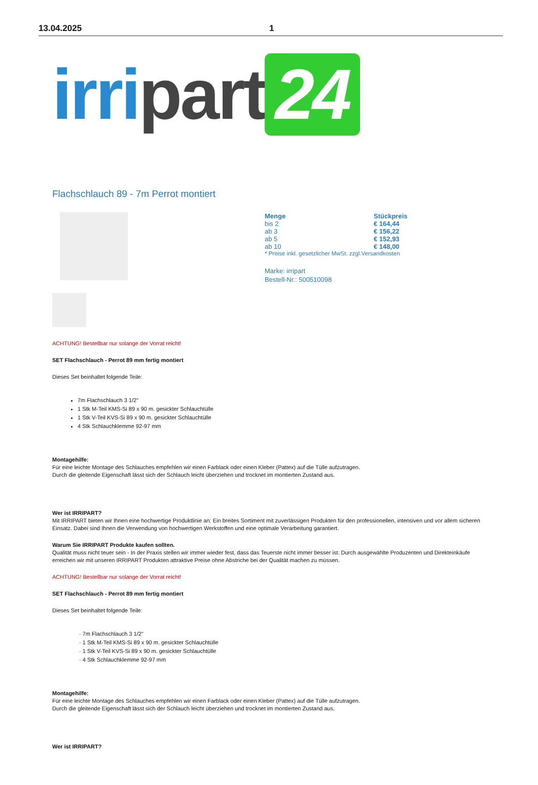13.04.2025 1
irri part 24
Flachschlauch 89 - 7m Perrot montiert
| Menge | Stückpreis |
| --- | --- |
| bis 2 | € 164,44 |
| ab 3 | € 156,22 |
| ab 5 | € 152,93 |
| ab 10 | € 148,00 |
| * Preise inkl. gesetzlicher MwSt. zzgl.Versandkosten | |
Marke: irripart
Bestell-Nr.: 500510098
ACHTUNG! Bestellbar nur solange der Vorrat reicht!
SET Flachschlauch - Perrot 89 mm fertig montiert
Dieses Set beinhaltet folgende Teile:
7m Flachschlauch 3 1/2"
1 Stk M-Teil KMS-Si 89 x 90 m. gesickter Schlauchtülle
1 Stk V-Teil KVS-Si 89 x 90 m. gesickter Schlauchtülle
4 Stk Schlauchklemme 92-97 mm
Montagehilfe:
Für eine leichte Montage des Schlauches empfehlen wir einen Farblack oder einen Kleber (Pattex) auf die Tülle aufzutragen.
Durch die gleitende Eigenschaft lässt sich der Schlauch leicht überziehen und trocknet im montierten Zustand aus.
Wer ist IRRIPART?
Mit IRRIPART bieten wir Ihnen eine hochwertige Produktlinie an: Ein breites Sortiment mit zuverlässigen Produkten für den professionellen, intensiven und vor allem sicheren Einsatz. Dabei sind Ihnen die Verwendung von hochwertigen Werkstoffen und eine optimale Verarbeitung garantiert.
Warum Sie IRRIPART Produkte kaufen sollten.
Qualität muss nicht teuer sein - In der Praxis stellen wir immer wieder fest, dass das Teuerste nicht immer besser ist. Durch ausgewählte Produzenten und Direkteinkäufe erreichen wir mit unseren IRRIPART Produkten attraktive Preise ohne Abstriche bei der Qualität machen zu müssen.
ACHTUNG! Bestellbar nur solange der Vorrat reicht!
SET Flachschlauch - Perrot 89 mm fertig montiert
Dieses Set beinhaltet folgende Teile:
- 7m Flachschlauch 3 1/2"
- 1 Stk M-Teil KMS-Si 89 x 90 m. gesickter Schlauchtülle
- 1 Stk V-Teil KVS-Si 89 x 90 m. gesickter Schlauchtülle
- 4 Stk Schlauchklemme 92-97 mm
Montagehilfe:
Für eine leichte Montage des Schlauches empfehlen wir einen Farblack oder einen Kleber (Pattex) auf die Tülle aufzutragen.
Durch die gleitende Eigenschaft lässt sich der Schlauch leicht überziehen und trocknet im montierten Zustand aus.
Wer ist IRRIPART?